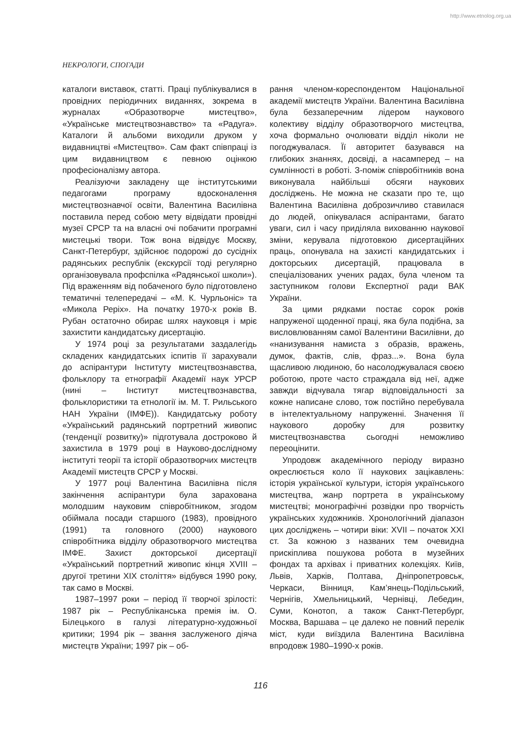http://www.etnolog.org.ua
НЕКРОЛОГИ, СПОГАДИ
каталоги виставок, статті. Праці публікувалися в провідних періодичних виданнях, зокрема в журналах «Образотворче мистецтво», «Українське мистецтвознавство» та «Радуга». Каталоги й альбоми виходили друком у видавництві «Мистецтво». Сам факт співпраці із цим видавництвом є певною оцінкою професіоналізму автора.
Реалізуючи закладену ще інститутськими педагогами програму вдосконалення мистецтвознавчої освіти, Валентина Василівна поставила перед собою мету відвідати провідні музеї СРСР та на власні очі побачити програмні мистецькі твори. Тож вона відвідує Москву, Санкт-Петербург, здійснює подорожі до сусідніх радянських республік (екскурсії тоді регулярно організовувала профспілка «Радянської школи»). Під враженням від побаченого було підготовлено тематичні телепередачі – «М. К. Чурльоніс» та «Микола Реріх». На початку 1970-х років В. Рубан остаточно обирає шлях науковця і мріє захистити кандидатську дисертацію.
У 1974 році за результатами заздалегідь складених кандидатських іспитів її зарахували до аспірантури Інституту мистецтвознавства, фольклору та етнографії Академії наук УРСР (нині – Інститут мистецтвознавства, фольклористики та етнології ім. М. Т. Рильського НАН України (ІМФЕ)). Кандидатську роботу «Український радянський портретний живопис (тенденції розвитку)» підготувала достроково й захистила в 1979 році в Науково-дослідному інституті теорії та історії образотворчих мистецтв Академії мистецтв СРСР у Москві.
У 1977 році Валентина Василівна після закінчення аспірантури була зарахована молодшим науковим співробітником, згодом обіймала посади старшого (1983), провідного (1991) та головного (2000) наукового співробітника відділу образотворчого мистецтва ІМФЕ. Захист докторської дисертації «Український портретний живопис кінця XVIII – другої третини XIX століття» відбувся 1990 року, так само в Москві.
1987–1997 роки – період її творчої зрілості: 1987 рік – Республіканська премія ім. О. Білецького в галузі літературно-художньої критики; 1994 рік – звання заслуженого діяча мистецтв України; 1997 рік – об-
рання членом-кореспондентом Національної академії мистецтв України. Валентина Василівна була беззаперечним лідером наукового колективу відділу образотворчого мистецтва, хоча формально очолювати відділ ніколи не погоджувалася. Її авторитет базувався на глибоких знаннях, досвіді, а насамперед – на сумлінності в роботі. З-поміж співробітників вона виконувала найбільші обсяги наукових досліджень. Не можна не сказати про те, що Валентина Василівна доброзичливо ставилася до людей, опікувалася аспірантами, багато уваги, сил і часу приділяла вихованню наукової зміни, керувала підготовкою дисертаційних праць, опонувала на захисті кандидатських і докторських дисертацій, працювала в спеціалізованих учених радах, була членом та заступником голови Експертної ради ВАК України.
За цими рядками постає сорок років напруженої щоденної праці, яка була подібна, за висловлюванням самої Валентини Василівни, до «нанизування намиста з образів, вражень, думок, фактів, слів, фраз...». Вона була щасливою людиною, бо насолоджувалася своєю роботою, проте часто страждала від неї, адже завжди відчувала тягар відповідальності за кожне написане слово, тож постійно перебувала в інтелектуальному напруженні. Значення її наукового доробку для розвитку мистецтвознавства сьогодні неможливо переоцінити.
Упродовж академічного періоду виразно окреслюється коло її наукових зацікавлень: історія української культури, історія українського мистецтва, жанр портрета в українському мистецтві; монографічні розвідки про творчість українських художників. Хронологічний діапазон цих досліджень – чотири віки: XVII – початок XXI ст. За кожною з названих тем очевидна прискіплива пошукова робота в музейних фондах та архівах і приватних колекціях. Київ, Львів, Харків, Полтава, Дніпропетровськ, Черкаси, Вінниця, Кам’янець-Подільський, Чернігів, Хмельницький, Чернівці, Лебедин, Суми, Конотоп, а також Санкт-Петербург, Москва, Варшава – це далеко не повний перелік міст, куди виїздила Валентина Василівна впродовж 1980–1990-х років.
116